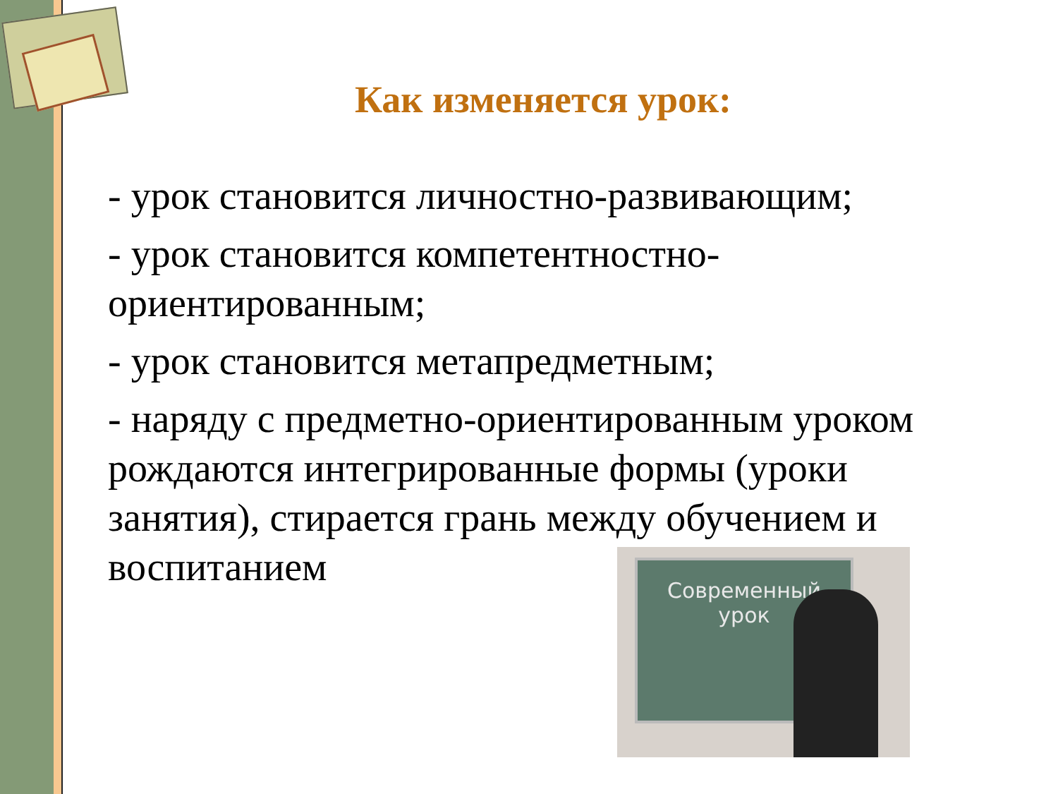Как изменяется урок:
- урок становится личностно-развивающим;
- урок становится компетентностно-ориентированным;
- урок становится метапредметным;
- наряду с предметно-ориентированным уроком рождаются интегрированные формы (уроки занятия), стирается грань между обучением и воспитанием
Современный
урок